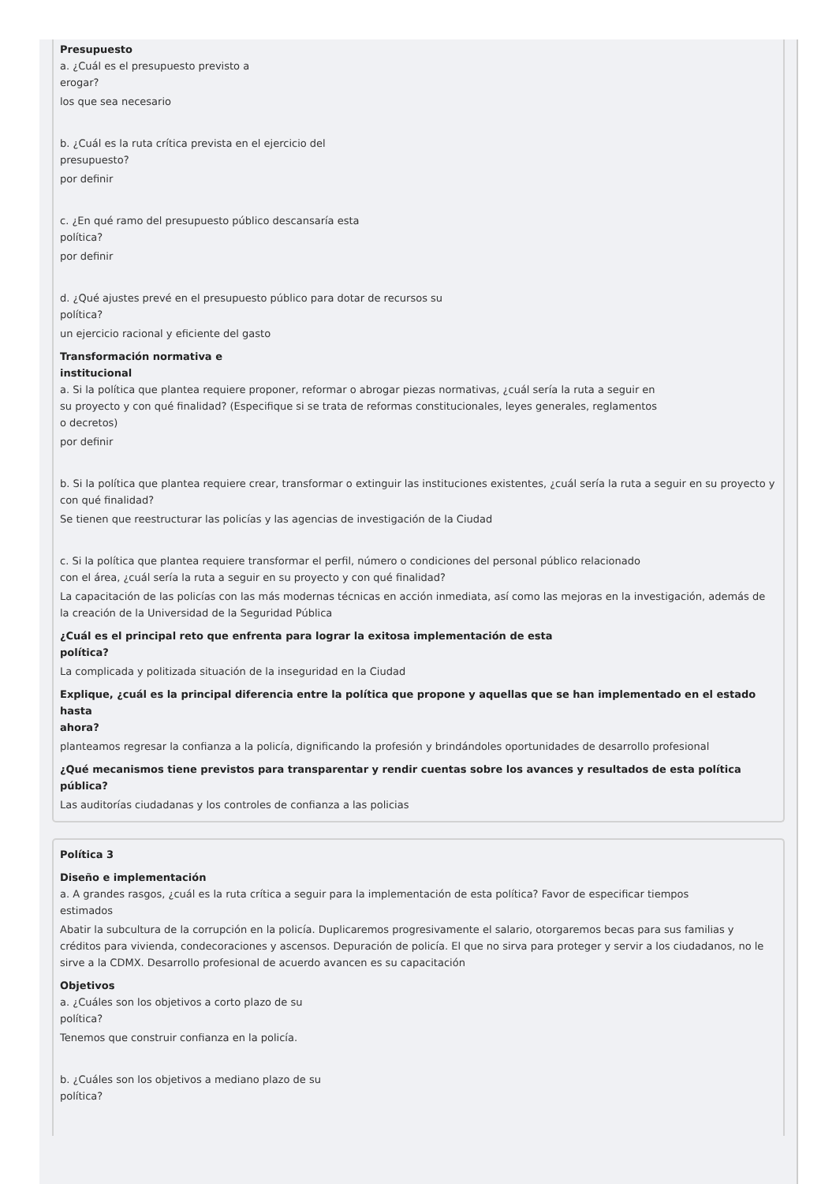Presupuesto
a. ¿Cuál es el presupuesto previsto a
erogar?
los que sea necesario
b. ¿Cuál es la ruta crítica prevista en el ejercicio del
presupuesto?
por definir
c. ¿En qué ramo del presupuesto público descansaría esta
política?
por definir
d. ¿Qué ajustes prevé en el presupuesto público para dotar de recursos su
política?
un ejercicio racional y eficiente del gasto
Transformación normativa e
institucional
a. Si la política que plantea requiere proponer, reformar o abrogar piezas normativas, ¿cuál sería la ruta a seguir en
su proyecto y con qué finalidad? (Especifique si se trata de reformas constitucionales, leyes generales, reglamentos
o decretos)
por definir
b. Si la política que plantea requiere crear, transformar o extinguir las instituciones existentes, ¿cuál sería la ruta a seguir en su proyecto y con qué finalidad?
Se tienen que reestructurar las policías y las agencias de investigación de la Ciudad
c. Si la política que plantea requiere transformar el perfil, número o condiciones del personal público relacionado
con el área, ¿cuál sería la ruta a seguir en su proyecto y con qué finalidad?
La capacitación de las policías con las más modernas técnicas en acción inmediata, así como las mejoras en la investigación, además de la creación de la Universidad de la Seguridad Pública
¿Cuál es el principal reto que enfrenta para lograr la exitosa implementación de esta
política?
La complicada y politizada situación de la inseguridad en la Ciudad
Explique, ¿cuál es la principal diferencia entre la política que propone y aquellas que se han implementado en el estado hasta
ahora?
planteamos regresar la confianza a la policía, dignificando la profesión y brindándoles oportunidades de desarrollo profesional
¿Qué mecanismos tiene previstos para transparentar y rendir cuentas sobre los avances y resultados de esta política
pública?
Las auditorías ciudadanas y los controles de confianza a las policias
Política 3
Diseño e implementación
a. A grandes rasgos, ¿cuál es la ruta crítica a seguir para la implementación de esta política? Favor de especificar tiempos
estimados
Abatir la subcultura de la corrupción en la policía. Duplicaremos progresivamente el salario, otorgaremos becas para sus familias y créditos para vivienda, condecoraciones y ascensos. Depuración de policía. El que no sirva para proteger y servir a los ciudadanos, no le sirve a la CDMX. Desarrollo profesional de acuerdo avancen es su capacitación
Objetivos
a. ¿Cuáles son los objetivos a corto plazo de su
política?
Tenemos que construir confianza en la policía.
b. ¿Cuáles son los objetivos a mediano plazo de su
política?